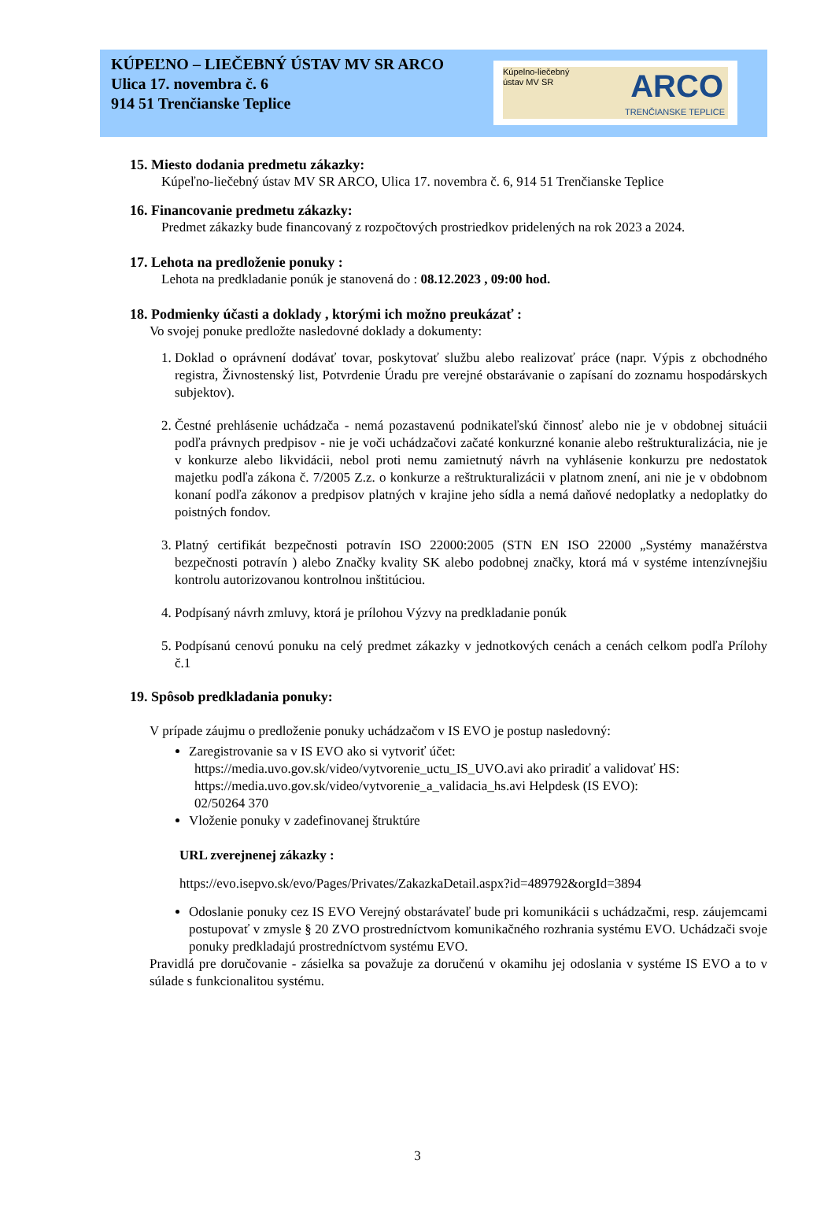KÚPEĽNO – LIEČEBNÝ ÚSTAV MV SR ARCO
Ulica 17. novembra č. 6
914 51 Trenčianske Teplice
Kúpelno-liečebný
ústav MV SR
ARCO
TRENČIANSKE TEPLICE
15. Miesto dodania predmetu zákazky:
Kúpeľno-liečebný ústav MV SR ARCO, Ulica 17. novembra č. 6, 914 51 Trenčianske Teplice
16. Financovanie predmetu zákazky:
Predmet zákazky bude financovaný z rozpočtových prostriedkov pridelených na rok 2023 a 2024.
17. Lehota na predloženie ponuky :
Lehota na predkladanie ponúk je stanovená do : 08.12.2023 , 09:00 hod.
18. Podmienky účasti a doklady , ktorými ich možno preukázať :
Vo svojej ponuke predložte nasledovné doklady a dokumenty:
1. Doklad o oprávnení dodávať tovar, poskytovať službu alebo realizovať práce (napr. Výpis z obchodného registra, Živnostenský list, Potvrdenie Úradu pre verejné obstarávanie o zapísaní do zoznamu hospodárskych subjektov).
2. Čestné prehlásenie uchádzača - nemá pozastavenú podnikateľskú činnosť alebo nie je v obdobnej situácii podľa právnych predpisov - nie je voči uchádzačovi začaté konkurzné konanie alebo reštrukturalizácia, nie je v konkurze alebo likvidácii, nebol proti nemu zamietnutý návrh na vyhlásenie konkurzu pre nedostatok majetku podľa zákona č. 7/2005 Z.z. o konkurze a reštrukturalizácii v platnom znení, ani nie je v obdobnom konaní podľa zákonov a predpisov platných v krajine jeho sídla a nemá daňové nedoplatky a nedoplatky do poistných fondov.
3. Platný certifikát bezpečnosti potravín ISO 22000:2005 (STN EN ISO 22000 „Systémy manažérstva bezpečnosti potravín ) alebo Značky kvality SK alebo podobnej značky, ktorá má v systéme intenzívnejšiu kontrolu autorizovanou kontrolnou inštitúciou.
4. Podpísaný návrh zmluvy, ktorá je prílohou Výzvy na predkladanie ponúk
5. Podpísanú cenovú ponuku na celý predmet zákazky v jednotkových cenách a cenách celkom podľa Prílohy č.1
19. Spôsob predkladania ponuky:
V prípade záujmu o predloženie ponuky uchádzačom v IS EVO je postup nasledovný:
Zaregistrovanie sa v IS EVO ako si vytvoriť účet:
https://media.uvo.gov.sk/video/vytvorenie_uctu_IS_UVO.avi ako priradiť a validovať HS:
https://media.uvo.gov.sk/video/vytvorenie_a_validacia_hs.avi Helpdesk (IS EVO):
02/50264 370
Vloženie ponuky v zadefinovanej štruktúre
URL zverejnenej zákazky :
https://evo.isepvo.sk/evo/Pages/Privates/ZakazkaDetail.aspx?id=489792&orgId=3894
Odoslanie ponuky cez IS EVO Verejný obstarávateľ bude pri komunikácii s uchádzačmi, resp. záujemcami postupovať v zmysle § 20 ZVO prostredníctvom komunikačného rozhrania systému EVO. Uchádzači svoje ponuky predkladajú prostredníctvom systému EVO.
Pravidlá pre doručovanie - zásielka sa považuje za doručenú v okamihu jej odoslania v systéme IS EVO a to v súlade s funkcionalitou systému.
3